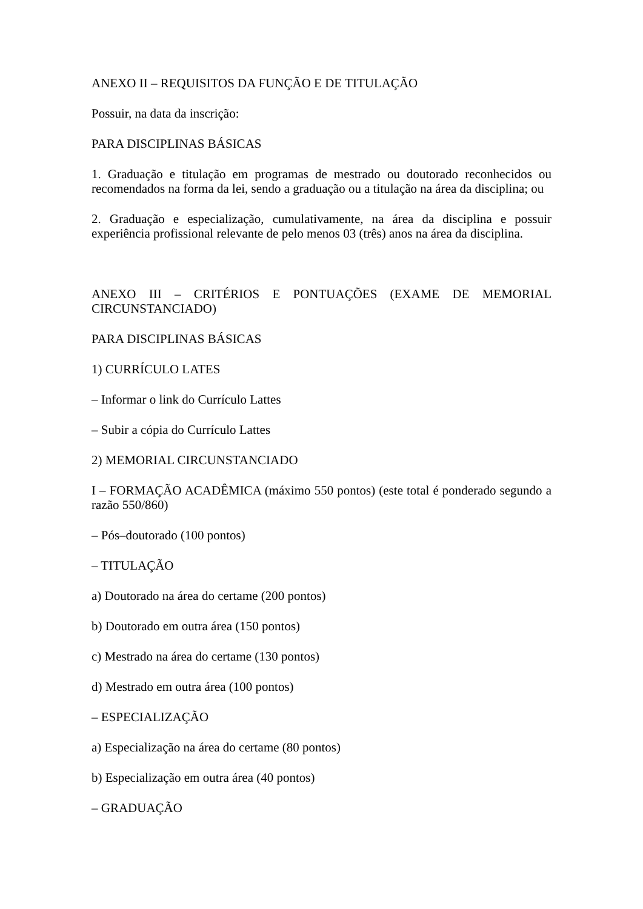ANEXO II – REQUISITOS DA FUNÇÃO E DE TITULAÇÃO
Possuir, na data da inscrição:
PARA DISCIPLINAS BÁSICAS
1. Graduação e titulação em programas de mestrado ou doutorado reconhecidos ou recomendados na forma da lei, sendo a graduação ou a titulação na área da disciplina; ou
2. Graduação e especialização, cumulativamente, na área da disciplina e possuir experiência profissional relevante de pelo menos 03 (três) anos na área da disciplina.
ANEXO III – CRITÉRIOS E PONTUAÇÕES (EXAME DE MEMORIAL CIRCUNSTANCIADO)
PARA DISCIPLINAS BÁSICAS
1) CURRÍCULO LATES
– Informar o link do Currículo Lattes
– Subir a cópia do Currículo Lattes
2) MEMORIAL CIRCUNSTANCIADO
I – FORMAÇÃO ACADÊMICA (máximo 550 pontos) (este total é ponderado segundo a razão 550/860)
– Pós–doutorado (100 pontos)
– TITULAÇÃO
a) Doutorado na área do certame (200 pontos)
b) Doutorado em outra área (150 pontos)
c) Mestrado na área do certame (130 pontos)
d) Mestrado em outra área (100 pontos)
– ESPECIALIZAÇÃO
a) Especialização na área do certame (80 pontos)
b) Especialização em outra área (40 pontos)
– GRADUAÇÃO